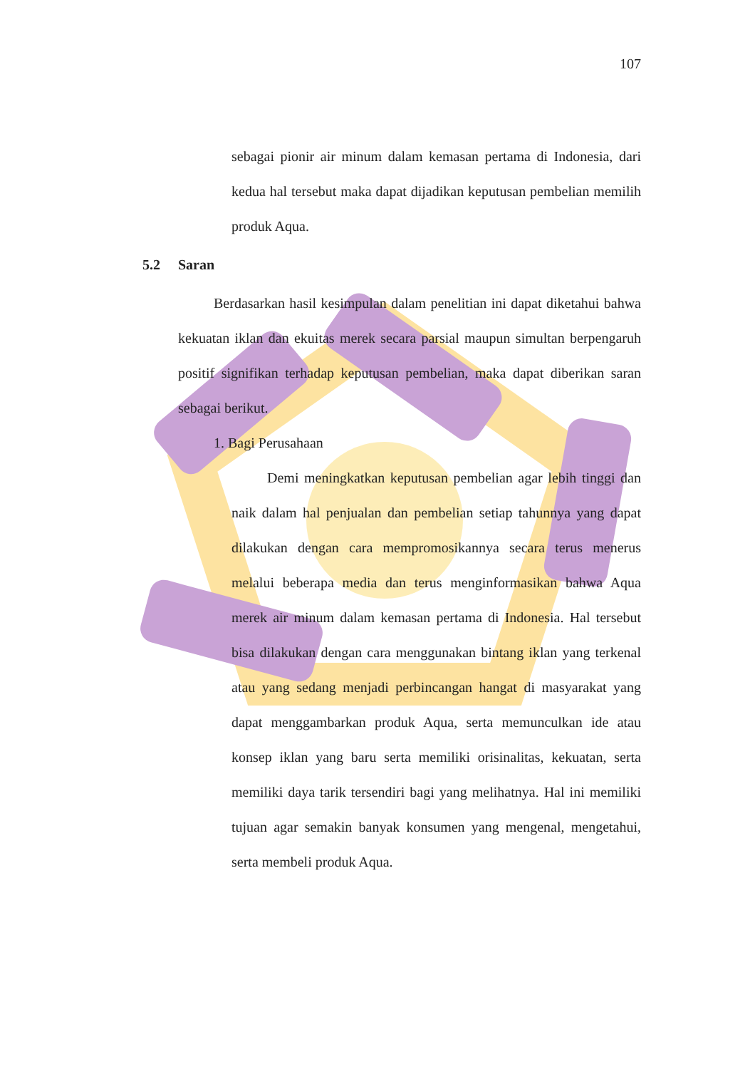107
sebagai pionir air minum dalam kemasan pertama di Indonesia, dari kedua hal tersebut maka dapat dijadikan keputusan pembelian memilih produk Aqua.
5.2 Saran
Berdasarkan hasil kesimpulan dalam penelitian ini dapat diketahui bahwa kekuatan iklan dan ekuitas merek secara parsial maupun simultan berpengaruh positif signifikan terhadap keputusan pembelian, maka dapat diberikan saran sebagai berikut.
1. Bagi Perusahaan
Demi meningkatkan keputusan pembelian agar lebih tinggi dan naik dalam hal penjualan dan pembelian setiap tahunnya yang dapat dilakukan dengan cara mempromosikannya secara terus menerus melalui beberapa media dan terus menginformasikan bahwa Aqua merek air minum dalam kemasan pertama di Indonesia. Hal tersebut bisa dilakukan dengan cara menggunakan bintang iklan yang terkenal atau yang sedang menjadi perbincangan hangat di masyarakat yang dapat menggambarkan produk Aqua, serta memunculkan ide atau konsep iklan yang baru serta memiliki orisinalitas, kekuatan, serta memiliki daya tarik tersendiri bagi yang melihatnya. Hal ini memiliki tujuan agar semakin banyak konsumen yang mengenal, mengetahui, serta membeli produk Aqua.